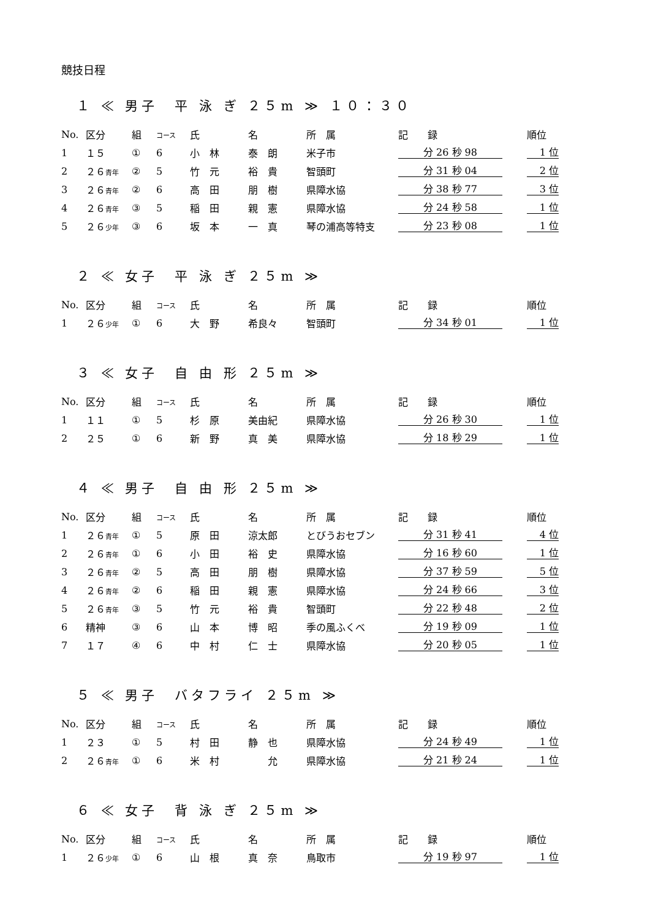競技日程
１ ≪ 男子　平 泳 ぎ ２５m ≫ １０：３０
| No. | 区分 | 組 | コース | 氏 | 名 | 所 属 | 記 録 | 順位 |
| --- | --- | --- | --- | --- | --- | --- | --- | --- |
| 1 | １５ | ① | 6 | 小 林 | 泰 朗 | 米子市 | 分 26 秒 98 | 1 位 |
| 2 | ２６ 青年 | ② | 5 | 竹 元 | 裕 貴 | 智頭町 | 分 31 秒 04 | 2 位 |
| 3 | ２６ 青年 | ② | 6 | 高 田 | 朋 樹 | 県障水協 | 分 38 秒 77 | 3 位 |
| 4 | ２６ 青年 | ③ | 5 | 稲 田 | 親 憲 | 県障水協 | 分 24 秒 58 | 1 位 |
| 5 | ２６ 少年 | ③ | 6 | 坂 本 | 一 真 | 琴の浦高等特支 | 分 23 秒 08 | 1 位 |
２ ≪ 女子　平 泳 ぎ ２５m ≫
| No. | 区分 | 組 | コース | 氏 | 名 | 所 属 | 記 録 | 順位 |
| --- | --- | --- | --- | --- | --- | --- | --- | --- |
| 1 | ２６ 少年 | ① | 6 | 大 野 | 希良々 | 智頭町 | 分 34 秒 01 | 1 位 |
３ ≪ 女子　自 由 形 ２５m ≫
| No. | 区分 | 組 | コース | 氏 | 名 | 所 属 | 記 録 | 順位 |
| --- | --- | --- | --- | --- | --- | --- | --- | --- |
| 1 | １１ | ① | 5 | 杉 原 | 美由紀 | 県障水協 | 分 26 秒 30 | 1 位 |
| 2 | ２５ | ① | 6 | 新 野 | 真 美 | 県障水協 | 分 18 秒 29 | 1 位 |
４ ≪ 男子　自 由 形 ２５m ≫
| No. | 区分 | 組 | コース | 氏 | 名 | 所 属 | 記 録 | 順位 |
| --- | --- | --- | --- | --- | --- | --- | --- | --- |
| 1 | ２６ 青年 | ① | 5 | 原 田 | 涼太郎 | とびうおセブン | 分 31 秒 41 | 4 位 |
| 2 | ２６ 青年 | ① | 6 | 小 田 | 裕 史 | 県障水協 | 分 16 秒 60 | 1 位 |
| 3 | ２６ 青年 | ② | 5 | 高 田 | 朋 樹 | 県障水協 | 分 37 秒 59 | 5 位 |
| 4 | ２６ 青年 | ② | 6 | 稲 田 | 親 憲 | 県障水協 | 分 24 秒 66 | 3 位 |
| 5 | ２６ 青年 | ③ | 5 | 竹 元 | 裕 貴 | 智頭町 | 分 22 秒 48 | 2 位 |
| 6 | 精神 | ③ | 6 | 山 本 | 博 昭 | 季の風ふくべ | 分 19 秒 09 | 1 位 |
| 7 | １７ | ④ | 6 | 中 村 | 仁 士 | 県障水協 | 分 20 秒 05 | 1 位 |
５ ≪ 男子　バタフライ ２５m ≫
| No. | 区分 | 組 | コース | 氏 | 名 | 所 属 | 記 録 | 順位 |
| --- | --- | --- | --- | --- | --- | --- | --- | --- |
| 1 | ２３ | ① | 5 | 村 田 | 静 也 | 県障水協 | 分 24 秒 49 | 1 位 |
| 2 | ２６ 青年 | ① | 6 | 米 村 | 允 | 県障水協 | 分 21 秒 24 | 1 位 |
６ ≪ 女子　背 泳 ぎ ２５m ≫
| No. | 区分 | 組 | コース | 氏 | 名 | 所 属 | 記 録 | 順位 |
| --- | --- | --- | --- | --- | --- | --- | --- | --- |
| 1 | ２６ 少年 | ① | 6 | 山 根 | 真 奈 | 鳥取市 | 分 19 秒 97 | 1 位 |